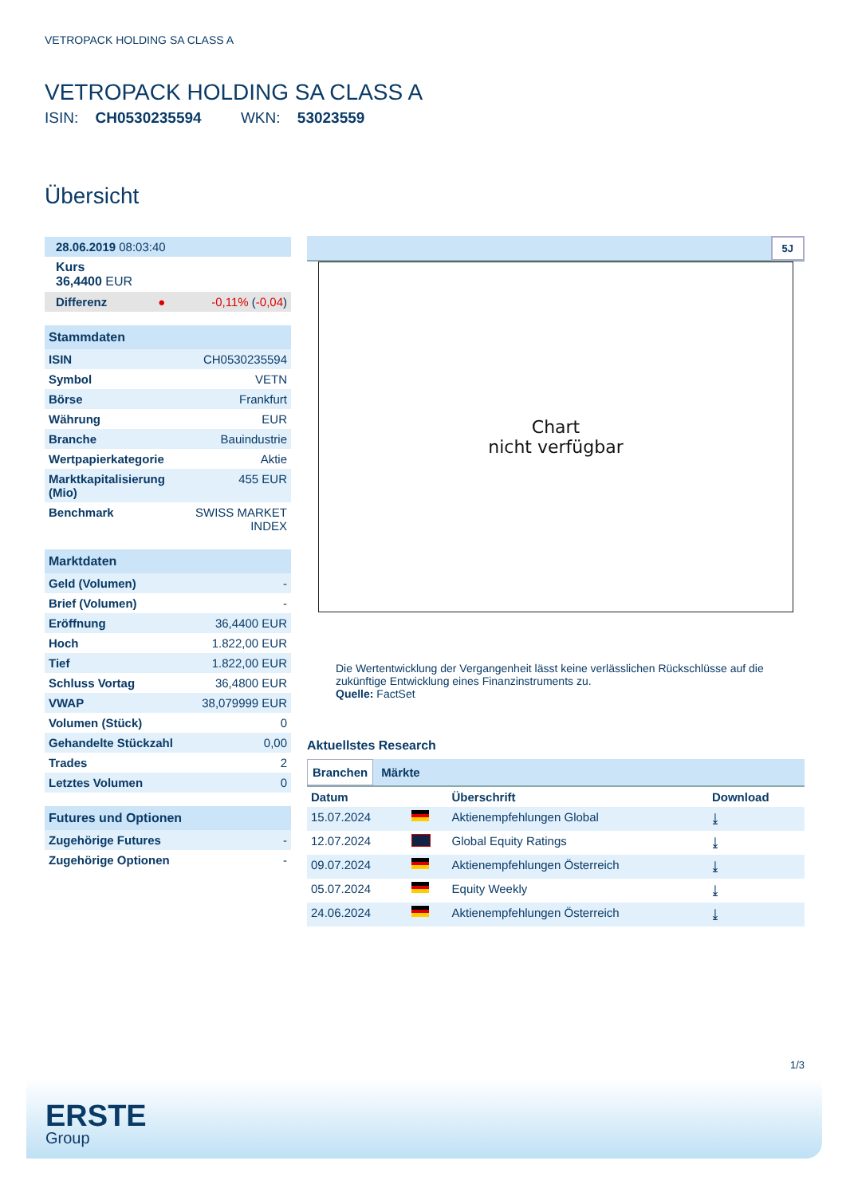VETROPACK HOLDING SA CLASS A
VETROPACK HOLDING SA CLASS A
ISIN: CH0530235594 WKN: 53023559
Übersicht
| 28.06.2019 08:03:40 | |
| Kurs 36,4400 EUR | |
| Differenz ● | -0,11% ( -0,04 ) |
| Stammdaten | |
| ISIN | CH0530235594 |
| Symbol | VETN |
| Börse | Frankfurt |
| Währung | EUR |
| Branche | Bauindustrie |
| Wertpapierkategorie | Aktie |
| Marktkapitalisierung (Mio) | 455 EUR |
| Benchmark | SWISS MARKET INDEX |
| Marktdaten | |
| Geld (Volumen) | - |
| Brief (Volumen) | - |
| Eröffnung | 36,4400 EUR |
| Hoch | 1.822,00 EUR |
| Tief | 1.822,00 EUR |
| Schluss Vortag | 36,4800 EUR |
| VWAP | 38,079999 EUR |
| Volumen (Stück) | 0 |
| Gehandelte Stückzahl | 0,00 |
| Trades | 2 |
| Letztes Volumen | 0 |
| Futures und Optionen | |
| Zugehörige Futures | - |
| Zugehörige Optionen | - |
5J
Chart
nicht verfügbar
Die Wertentwicklung der Vergangenheit lässt keine verlässlichen Rückschlüsse auf die zukünftige Entwicklung eines Finanzinstruments zu.
Quelle: FactSet
Aktuellstes Research
Branchen Märkte
| Datum | | Überschrift | Download |
| --- | --- | --- | --- |
| 15.07.2024 | | Aktienempfehlungen Global | ⤓ |
| 12.07.2024 | | Global Equity Ratings | ⤓ |
| 09.07.2024 | | Aktienempfehlungen Österreich | ⤓ |
| 05.07.2024 | | Equity Weekly | ⤓ |
| 24.06.2024 | | Aktienempfehlungen Österreich | ⤓ |
1/3
ERSTE
Group